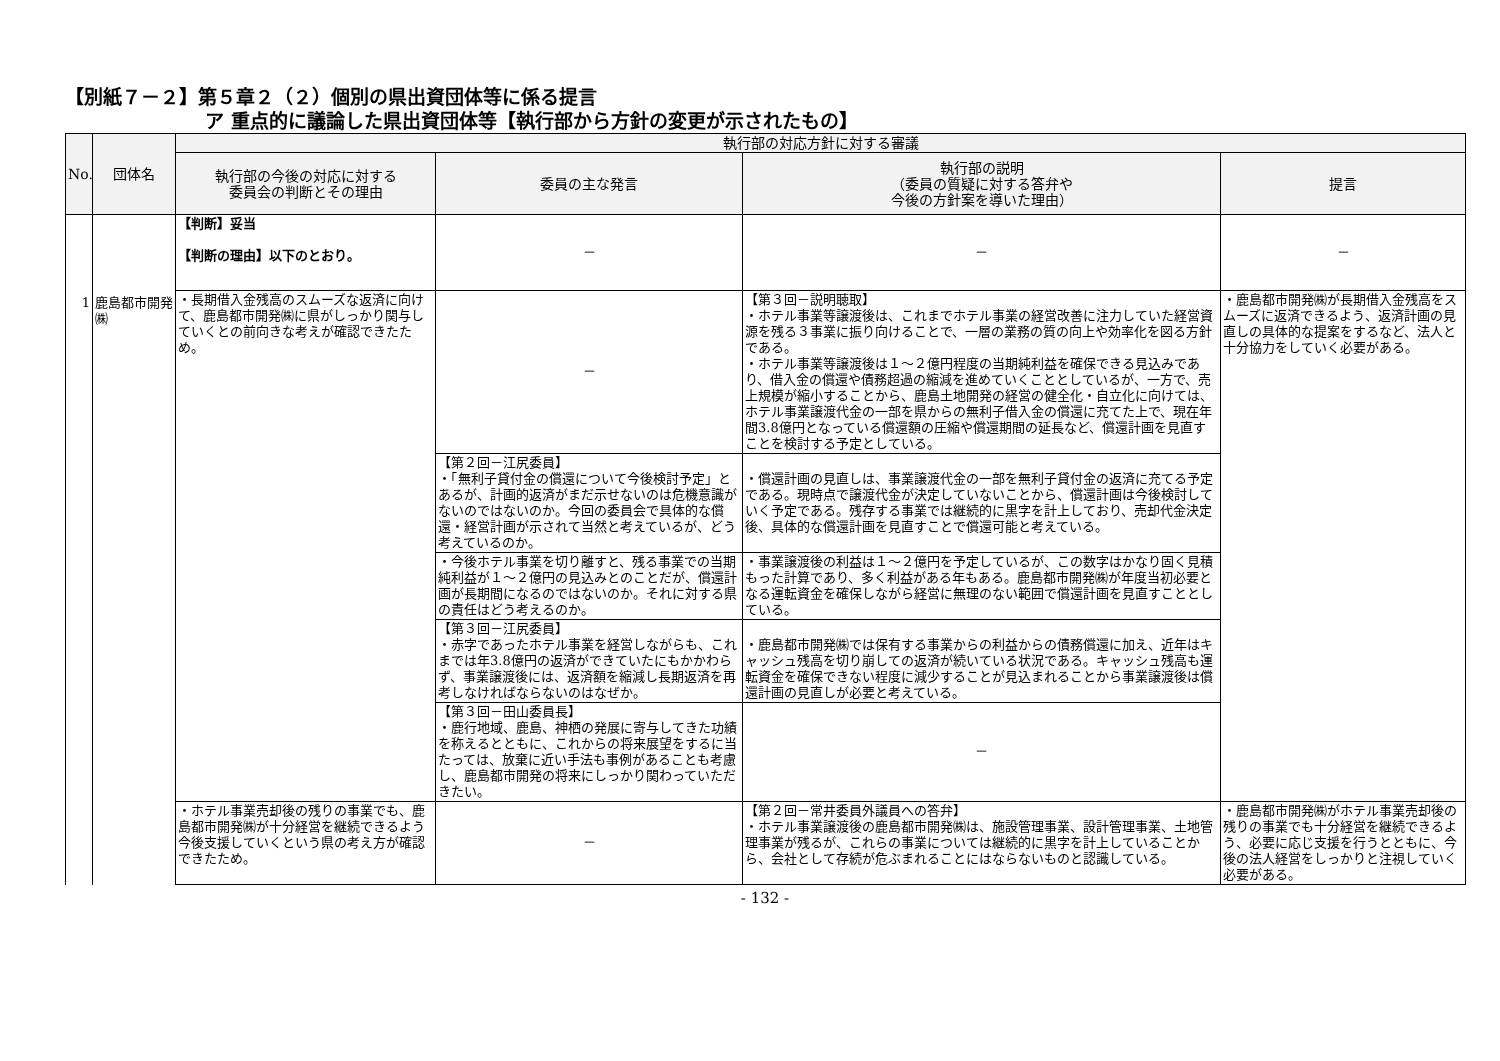【別紙７－２】第５章２（２）個別の県出資団体等に係る提言
ア 重点的に議論した県出資団体等【執行部から方針の変更が示されたもの】
| No. | 団体名 | 執行部の対応方針に対する審議 | | | |
| --- | --- | --- | --- | --- | --- |
| | | 執行部の今後の対応に対する 委員会の判断とその理由 | 委員の主な発言 | 執行部の説明 （委員の質疑に対する答弁や 今後の方針案を導いた理由） | 提言 |
| 1 | 鹿島都市開発㈱ | 【判断】妥当 【判断の理由】以下のとおり。 | － | － | － |
| | | ・長期借入金残高のスムーズな返済に向けて、鹿島都市開発㈱に県がしっかり関与していくとの前向きな考えが確認できたため。 | － | 【第３回－説明聴取】 ・ホテル事業等譲渡後は、これまでホテル事業の経営改善に注力していた経営資源を残る３事業に振り向けることで、一層の業務の質の向上や効率化を図る方針である。 ・ホテル事業等譲渡後は１～２億円程度の当期純利益を確保できる見込みであり、借入金の償還や債務超過の縮減を進めていくこととしているが、一方で、売上規模が縮小することから、鹿島土地開発の経営の健全化・自立化に向けては、ホテル事業譲渡代金の一部を県からの無利子借入金の償還に充てた上で、現在年間3.8億円となっている償還額の圧縮や償還期間の延長など、償還計画を見直すことを検討する予定としている。 | ・鹿島都市開発㈱が長期借入金残高をスムーズに返済できるよう、返済計画の見直しの具体的な提案をするなど、法人と十分協力をしていく必要がある。 |
| | | | 【第２回－江尻委員】 ・「無利子貸付金の償還について今後検討予定」とあるが、計画的返済がまだ示せないのは危機意識がないのではないのか。今回の委員会で具体的な償還・経営計画が示されて当然と考えているが、どう考えているのか。 | ・償還計画の見直しは、事業譲渡代金の一部を無利子貸付金の返済に充てる予定である。現時点で譲渡代金が決定していないことから、償還計画は今後検討していく予定である。残存する事業では継続的に黒字を計上しており、売却代金決定後、具体的な償還計画を見直すことで償還可能と考えている。 | |
| | | | ・今後ホテル事業を切り離すと、残る事業での当期純利益が１～２億円の見込みとのことだが、償還計画が長期間になるのではないのか。それに対する県の責任はどう考えるのか。 | ・事業譲渡後の利益は１～２億円を予定しているが、この数字はかなり固く見積もった計算であり、多く利益がある年もある。鹿島都市開発㈱が年度当初必要となる運転資金を確保しながら経営に無理のない範囲で償還計画を見直すこととしている。 | |
| | | | 【第３回－江尻委員】 ・赤字であったホテル事業を経営しながらも、これまでは年3.8億円の返済ができていたにもかかわらず、事業譲渡後には、返済額を縮減し長期返済を再考しなければならないのはなぜか。 | ・鹿島都市開発㈱では保有する事業からの利益からの債務償還に加え、近年はキャッシュ残高を切り崩しての返済が続いている状況である。キャッシュ残高も運転資金を確保できない程度に減少することが見込まれることから事業譲渡後は償還計画の見直しが必要と考えている。 | |
| | | | 【第３回－田山委員長】 ・鹿行地域、鹿島、神栖の発展に寄与してきた功績を称えるとともに、これからの将来展望をするに当たっては、放棄に近い手法も事例があることも考慮し、鹿島都市開発の将来にしっかり関わっていただきたい。 | － | |
| | | ・ホテル事業売却後の残りの事業でも、鹿島都市開発㈱が十分経営を継続できるよう今後支援していくという県の考え方が確認できたため。 | － | 【第２回－常井委員外議員への答弁】 ・ホテル事業譲渡後の鹿島都市開発㈱は、施設管理事業、設計管理事業、土地管理事業が残るが、これらの事業については継続的に黒字を計上していることから、会社として存続が危ぶまれることにはならないものと認識している。 | ・鹿島都市開発㈱がホテル事業売却後の残りの事業でも十分経営を継続できるよう、必要に応じ支援を行うとともに、今後の法人経営をしっかりと注視していく必要がある。 |
- 132 -